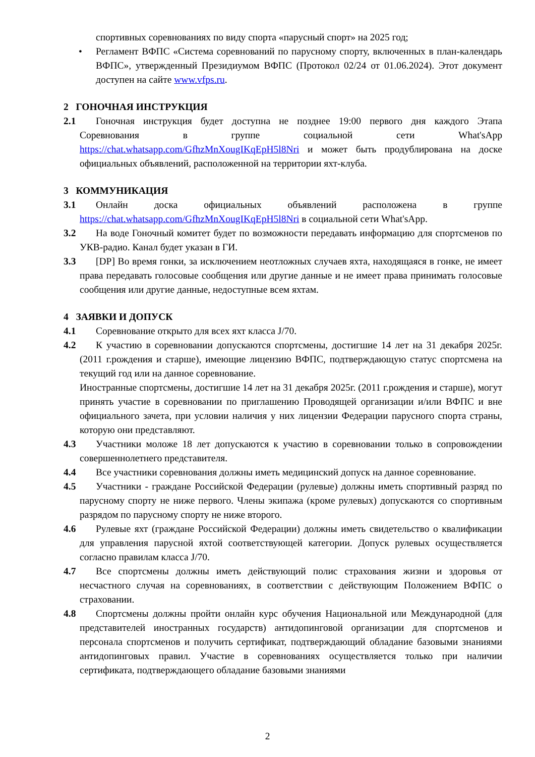спортивных соревнованиях по виду спорта «парусный спорт» на 2025 год;
• Регламент ВФПС «Система соревнований по парусному спорту, включенных в план-календарь ВФПС», утвержденный Президиумом ВФПС (Протокол 02/24 от 01.06.2024). Этот документ доступен на сайте www.vfps.ru.
2 ГОНОЧНАЯ ИНСТРУКЦИЯ
2.1 Гоночная инструкция будет доступна не позднее 19:00 первого дня каждого Этапа Соревнования в группе социальной сети What'sApp https://chat.whatsapp.com/GfhzMnXougIKqEpH5l8Nri и может быть продублирована на доске официальных объявлений, расположенной на территории яхт-клуба.
3 КОММУНИКАЦИЯ
3.1 Онлайн доска официальных объявлений расположена в группе https://chat.whatsapp.com/GfhzMnXougIKqEpH5l8Nri в социальной сети What'sApp.
3.2 На воде Гоночный комитет будет по возможности передавать информацию для спортсменов по УКВ-радио. Канал будет указан в ГИ.
3.3 [DP] Во время гонки, за исключением неотложных случаев яхта, находящаяся в гонке, не имеет права передавать голосовые сообщения или другие данные и не имеет права принимать голосовые сообщения или другие данные, недоступные всем яхтам.
4 ЗАЯВКИ И ДОПУСК
4.1 Соревнование открыто для всех яхт класса J/70.
4.2 К участию в соревновании допускаются спортсмены, достигшие 14 лет на 31 декабря 2025г. (2011 г.рождения и старше), имеющие лицензию ВФПС, подтверждающую статус спортсмена на текущий год или на данное соревнование.
Иностранные спортсмены, достигшие 14 лет на 31 декабря 2025г. (2011 г.рождения и старше), могут принять участие в соревновании по приглашению Проводящей организации и/или ВФПС и вне официального зачета, при условии наличия у них лицензии Федерации парусного спорта страны, которую они представляют.
4.3 Участники моложе 18 лет допускаются к участию в соревновании только в сопровождении совершеннолетнего представителя.
4.4 Все участники соревнования должны иметь медицинский допуск на данное соревнование.
4.5 Участники - граждане Российской Федерации (рулевые) должны иметь спортивный разряд по парусному спорту не ниже первого. Члены экипажа (кроме рулевых) допускаются со спортивным разрядом по парусному спорту не ниже второго.
4.6 Рулевые яхт (граждане Российской Федерации) должны иметь свидетельство о квалификации для управления парусной яхтой соответствующей категории. Допуск рулевых осуществляется согласно правилам класса J/70.
4.7 Все спортсмены должны иметь действующий полис страхования жизни и здоровья от несчастного случая на соревнованиях, в соответствии с действующим Положением ВФПС о страховании.
4.8 Спортсмены должны пройти онлайн курс обучения Национальной или Международной (для представителей иностранных государств) антидопинговой организации для спортсменов и персонала спортсменов и получить сертификат, подтверждающий обладание базовыми знаниями антидопинговых правил. Участие в соревнованиях осуществляется только при наличии сертификата, подтверждающего обладание базовыми знаниями
2